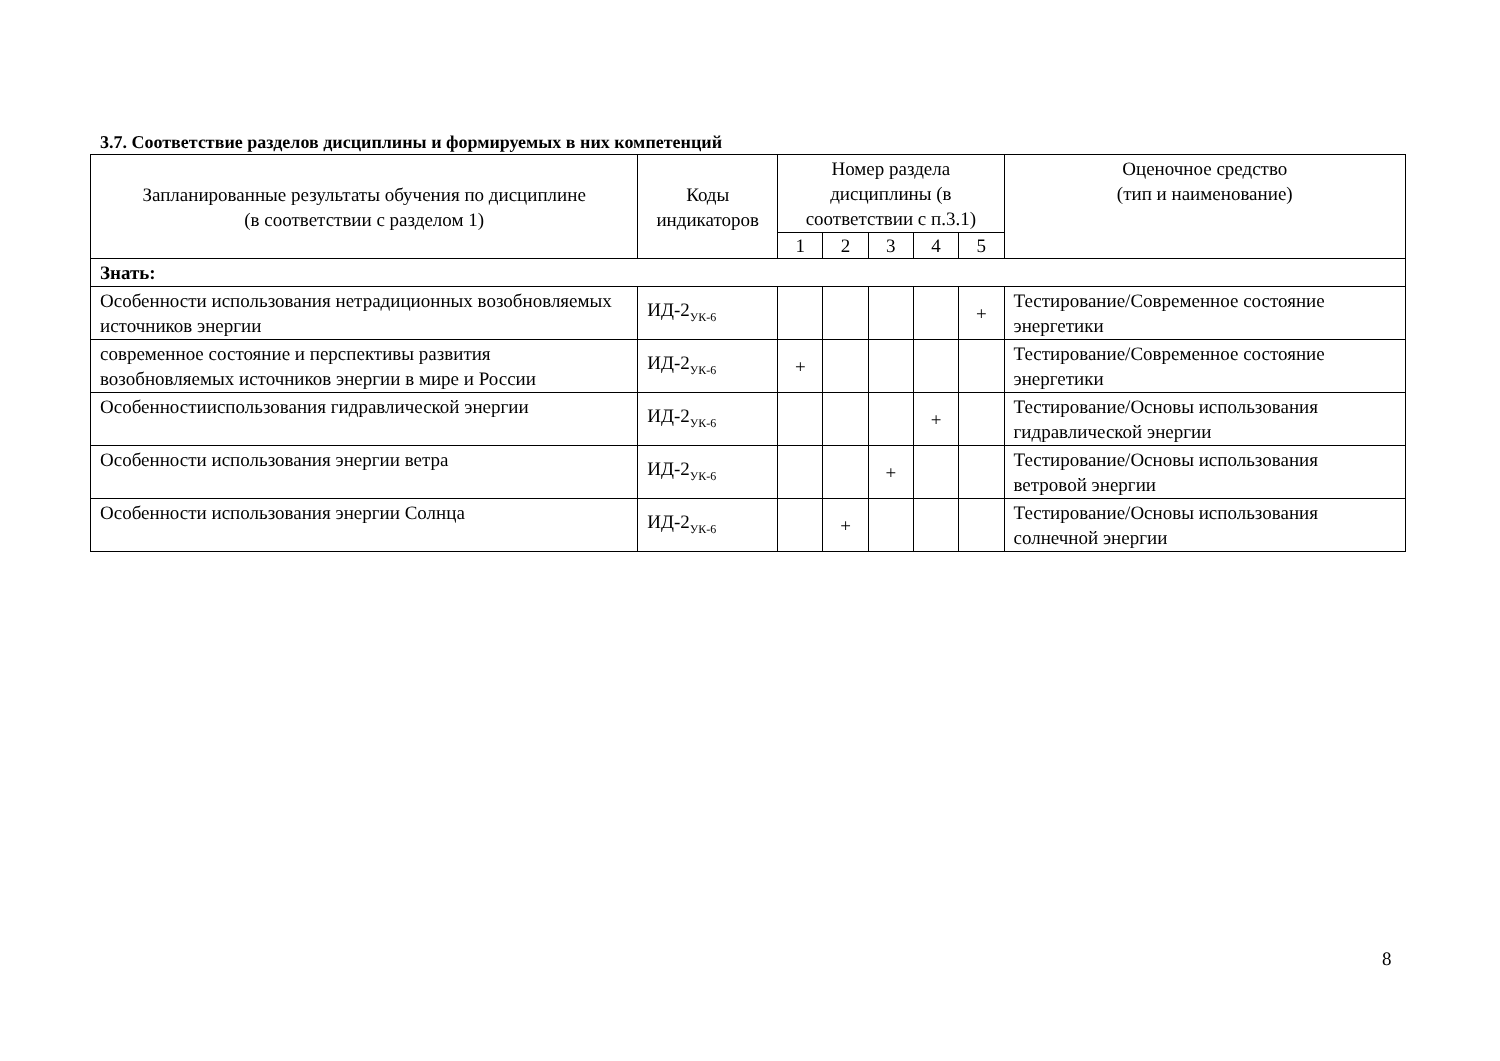3.7. Соответствие разделов дисциплины и формируемых в них компетенций
| Запланированные результаты обучения по дисциплине (в соответствии с разделом 1) | Коды индикаторов | Номер раздела дисциплины (в соответствии с п.3.1) | | | | | Оценочное средство (тип и наименование) |
| --- | --- | --- | --- | --- | --- | --- | --- |
| | | 1 | 2 | 3 | 4 | 5 | |
| Знать: | | | | | | | |
| Особенности использования нетрадиционных возобновляемых источников энергии | ИД-2<sub>УК-6</sub> | | | | | + | Тестирование/Современное состояние энергетики |
| современное состояние и перспективы развития возобновляемых источников энергии в мире и России | ИД-2<sub>УК-6</sub> | + | | | | | Тестирование/Современное состояние энергетики |
| Особенностииспользования гидравлической энергии | ИД-2<sub>УК-6</sub> | | | | + | | Тестирование/Основы использования гидравлической энергии |
| Особенности использования энергии ветра | ИД-2<sub>УК-6</sub> | | | + | | | Тестирование/Основы использования ветровой энергии |
| Особенности использования энергии Солнца | ИД-2<sub>УК-6</sub> | | + | | | | Тестирование/Основы использования солнечной энергии |
8